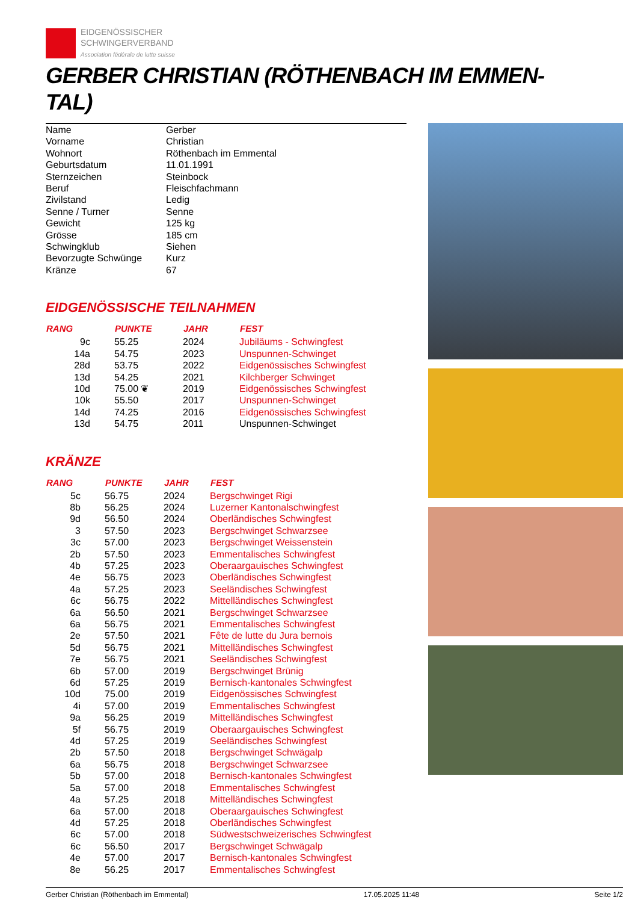EIDGENÖSSISCHER
SCHWINGERVERBAND
Association fédérale de lutte suisse
GERBER CHRISTIAN (RÖTHENBACH IM EMMEN-
TAL)
| Name | Gerber |
| Vorname | Christian |
| Wohnort | Röthenbach im Emmental |
| Geburtsdatum | 11.01.1991 |
| Sternzeichen | Steinbock |
| Beruf | Fleischfachmann |
| Zivilstand | Ledig |
| Senne / Turner | Senne |
| Gewicht | 125 kg |
| Grösse | 185 cm |
| Schwingklub | Siehen |
| Bevorzugte Schwünge | Kurz |
| Kränze | 67 |
EIDGENÖSSISCHE TEILNAHMEN
| RANG | PUNKTE | JAHR | FEST |
| --- | --- | --- | --- |
| 9c | 55.25 | 2024 | Jubiläums - Schwingfest |
| 14a | 54.75 | 2023 | Unspunnen-Schwinget |
| 28d | 53.75 | 2022 | Eidgenössisches Schwingfest |
| 13d | 54.25 | 2021 | Kilchberger Schwinget |
| 10d | 75.00 ❦ | 2019 | Eidgenössisches Schwingfest |
| 10k | 55.50 | 2017 | Unspunnen-Schwinget |
| 14d | 74.25 | 2016 | Eidgenössisches Schwingfest |
| 13d | 54.75 | 2011 | Unspunnen-Schwinget |
KRÄNZE
| RANG | PUNKTE | JAHR | FEST |
| --- | --- | --- | --- |
| 5c | 56.75 | 2024 | Bergschwinget Rigi |
| 8b | 56.25 | 2024 | Luzerner Kantonalschwingfest |
| 9d | 56.50 | 2024 | Oberländisches Schwingfest |
| 3 | 57.50 | 2023 | Bergschwinget Schwarzsee |
| 3c | 57.00 | 2023 | Bergschwinget Weissenstein |
| 2b | 57.50 | 2023 | Emmentalisches Schwingfest |
| 4b | 57.25 | 2023 | Oberaargauisches Schwingfest |
| 4e | 56.75 | 2023 | Oberländisches Schwingfest |
| 4a | 57.25 | 2023 | Seeländisches Schwingfest |
| 6c | 56.75 | 2022 | Mittelländisches Schwingfest |
| 6a | 56.50 | 2021 | Bergschwinget Schwarzsee |
| 6a | 56.75 | 2021 | Emmentalisches Schwingfest |
| 2e | 57.50 | 2021 | Fête de lutte du Jura bernois |
| 5d | 56.75 | 2021 | Mittelländisches Schwingfest |
| 7e | 56.75 | 2021 | Seeländisches Schwingfest |
| 6b | 57.00 | 2019 | Bergschwinget Brünig |
| 6d | 57.25 | 2019 | Bernisch-kantonales Schwingfest |
| 10d | 75.00 | 2019 | Eidgenössisches Schwingfest |
| 4i | 57.00 | 2019 | Emmentalisches Schwingfest |
| 9a | 56.25 | 2019 | Mittelländisches Schwingfest |
| 5f | 56.75 | 2019 | Oberaargauisches Schwingfest |
| 4d | 57.25 | 2019 | Seeländisches Schwingfest |
| 2b | 57.50 | 2018 | Bergschwinget Schwägalp |
| 6a | 56.75 | 2018 | Bergschwinget Schwarzsee |
| 5b | 57.00 | 2018 | Bernisch-kantonales Schwingfest |
| 5a | 57.00 | 2018 | Emmentalisches Schwingfest |
| 4a | 57.25 | 2018 | Mittelländisches Schwingfest |
| 6a | 57.00 | 2018 | Oberaargauisches Schwingfest |
| 4d | 57.25 | 2018 | Oberländisches Schwingfest |
| 6c | 57.00 | 2018 | Südwestschweizerisches Schwingfest |
| 6c | 56.50 | 2017 | Bergschwinget Schwägalp |
| 4e | 57.00 | 2017 | Bernisch-kantonales Schwingfest |
| 8e | 56.25 | 2017 | Emmentalisches Schwingfest |
Gerber Christian (Röthenbach im Emmental) 17.05.2025 11:48 Seite 1/2